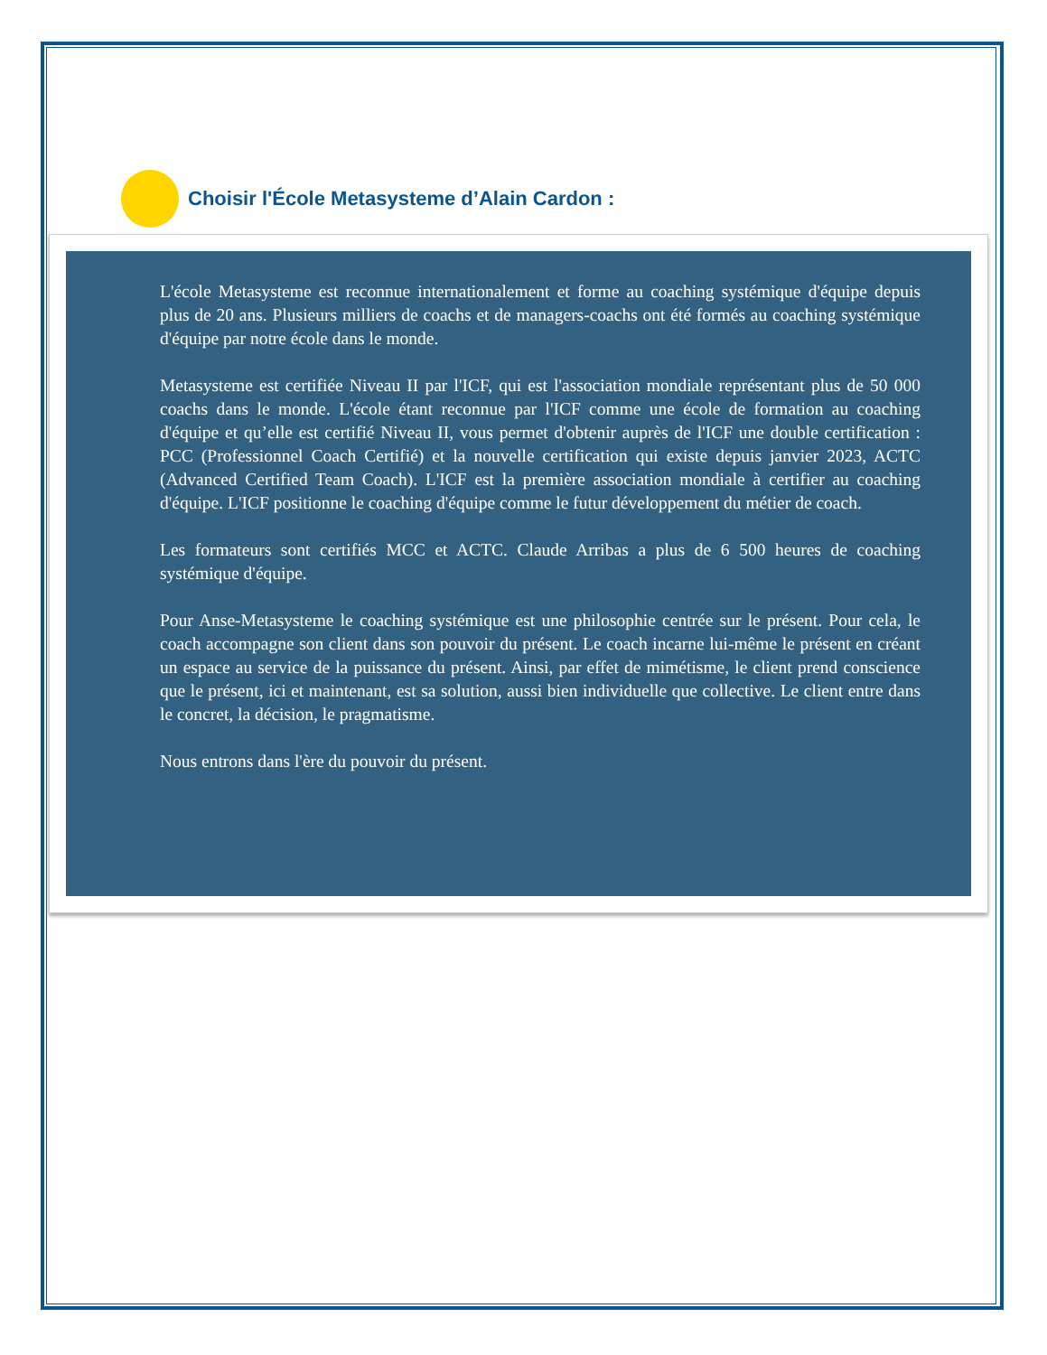Choisir l'École Metasysteme d’Alain Cardon :
L'école Metasysteme est reconnue internationalement et forme au coaching systémique d'équipe depuis plus de 20 ans. Plusieurs milliers de coachs et de managers-coachs ont été formés au coaching systémique d'équipe par notre école dans le monde.
Metasysteme est certifiée Niveau II par l'ICF, qui est l'association mondiale représentant plus de 50 000 coachs dans le monde. L'école étant reconnue par l'ICF comme une école de formation au coaching d'équipe et qu’elle est certifié Niveau II, vous permet d'obtenir auprès de l'ICF une double certification : PCC (Professionnel Coach Certifié) et la nouvelle certification qui existe depuis janvier 2023, ACTC (Advanced Certified Team Coach). L'ICF est la première association mondiale à certifier au coaching d'équipe. L'ICF positionne le coaching d'équipe comme le futur développement du métier de coach.
Les formateurs sont certifiés MCC et ACTC. Claude Arribas a plus de 6 500 heures de coaching systémique d'équipe.
Pour Anse-Metasysteme le coaching systémique est une philosophie centrée sur le présent. Pour cela, le coach accompagne son client dans son pouvoir du présent. Le coach incarne lui-même le présent en créant un espace au service de la puissance du présent. Ainsi, par effet de mimétisme, le client prend conscience que le présent, ici et maintenant, est sa solution, aussi bien individuelle que collective. Le client entre dans le concret, la décision, le pragmatisme.
Nous entrons dans l'ère du pouvoir du présent.